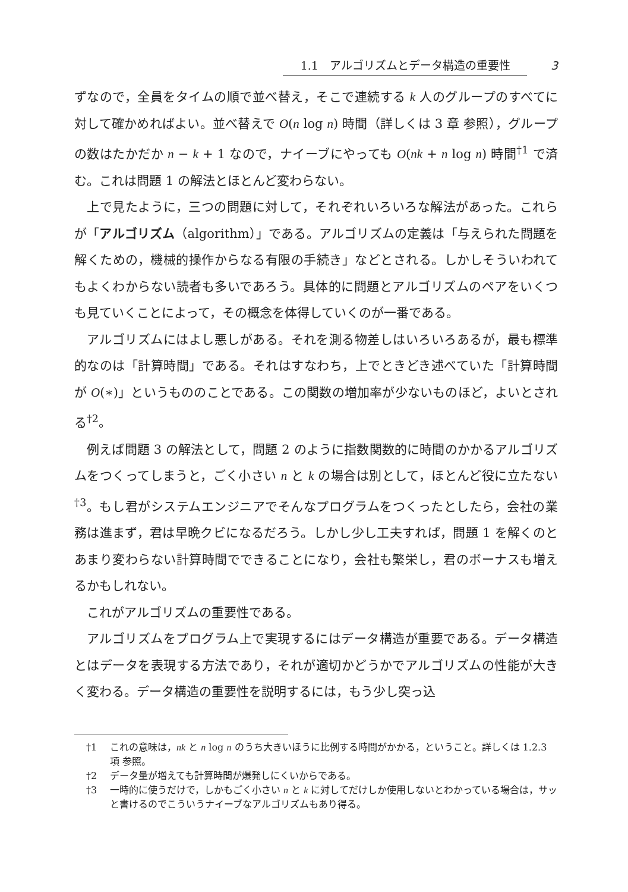1.1　アルゴリズムとデータ構造の重要性 3
ずなので，全員をタイムの順で並べ替え，そこで連続する k 人のグループのすべてに対して確かめればよい。並べ替えで O(n log n) 時間（詳しくは 3 章 参照），グループの数はたかだか n − k + 1 なので，ナイーブにやっても O(nk + n log n) 時間<sup>†1</sup> で済む。これは問題 1 の解法とほとんど変わらない。
上で見たように，三つの問題に対して，それぞれいろいろな解法があった。これらが「アルゴリズム（algorithm）」である。アルゴリズムの定義は「与えられた問題を解くための，機械的操作からなる有限の手続き」などとされる。しかしそういわれてもよくわからない読者も多いであろう。具体的に問題とアルゴリズムのペアをいくつも見ていくことによって，その概念を体得していくのが一番である。
アルゴリズムにはよし悪しがある。それを測る物差しはいろいろあるが，最も標準的なのは「計算時間」である。それはすなわち，上でときどき述べていた「計算時間が O(∗)」というもののことである。この関数の増加率が少ないものほど，よいとされる<sup>†2</sup>。
例えば問題 3 の解法として，問題 2 のように指数関数的に時間のかかるアルゴリズムをつくってしまうと，ごく小さい n と k の場合は別として，ほとんど役に立たない<sup>†3</sup>。もし君がシステムエンジニアでそんなプログラムをつくったとしたら，会社の業務は進まず，君は早晩クビになるだろう。しかし少し工夫すれば，問題 1 を解くのとあまり変わらない計算時間でできることになり，会社も繁栄し，君のボーナスも増えるかもしれない。
これがアルゴリズムの重要性である。
アルゴリズムをプログラム上で実現するにはデータ構造が重要である。データ構造とはデータを表現する方法であり，それが適切かどうかでアルゴリズムの性能が大きく変わる。データ構造の重要性を説明するには，もう少し突っ込
†1 これの意味は，nk と n log n のうち大きいほうに比例する時間がかかる，ということ。詳しくは 1.2.3 項 参照。
†2 データ量が増えても計算時間が爆発しにくいからである。
†3 一時的に使うだけで，しかもごく小さい n と k に対してだけしか使用しないとわかっている場合は，サッと書けるのでこういうナイーブなアルゴリズムもあり得る。